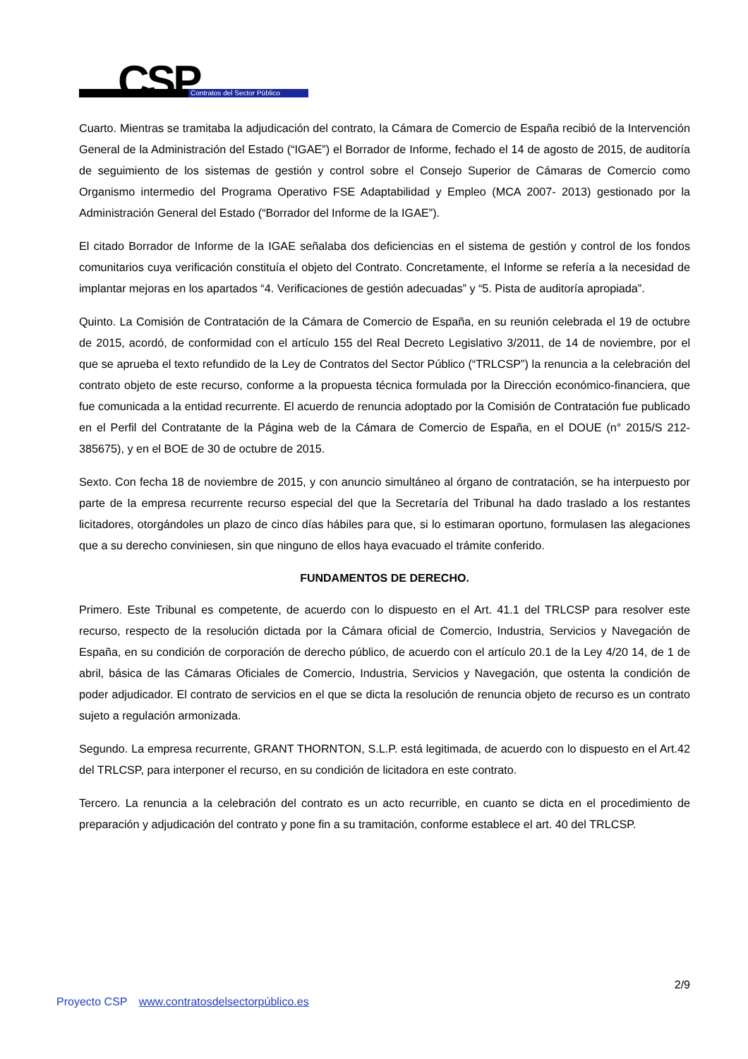CSP Contratos del Sector Público
Cuarto. Mientras se tramitaba la adjudicación del contrato, la Cámara de Comercio de España recibió de la Intervención General de la Administración del Estado (“IGAE”) el Borrador de Informe, fechado el 14 de agosto de 2015, de auditoría de seguimiento de los sistemas de gestión y control sobre el Consejo Superior de Cámaras de Comercio como Organismo intermedio del Programa Operativo FSE Adaptabilidad y Empleo (MCA 2007- 2013) gestionado por la Administración General del Estado (“Borrador del Informe de la IGAE”).
El citado Borrador de Informe de la IGAE señalaba dos deficiencias en el sistema de gestión y control de los fondos comunitarios cuya verificación constituía el objeto del Contrato. Concretamente, el Informe se refería a la necesidad de implantar mejoras en los apartados “4. Verificaciones de gestión adecuadas” y “5. Pista de auditoría apropiada”.
Quinto. La Comisión de Contratación de la Cámara de Comercio de España, en su reunión celebrada el 19 de octubre de 2015, acordó, de conformidad con el artículo 155 del Real Decreto Legislativo 3/2011, de 14 de noviembre, por el que se aprueba el texto refundido de la Ley de Contratos del Sector Público (“TRLCSP”) la renuncia a la celebración del contrato objeto de este recurso, conforme a la propuesta técnica formulada por la Dirección económico-financiera, que fue comunicada a la entidad recurrente. El acuerdo de renuncia adoptado por la Comisión de Contratación fue publicado en el Perfil del Contratante de la Página web de la Cámara de Comercio de España, en el DOUE (n° 2015/S 212-385675), y en el BOE de 30 de octubre de 2015.
Sexto. Con fecha 18 de noviembre de 2015, y con anuncio simultáneo al órgano de contratación, se ha interpuesto por parte de la empresa recurrente recurso especial del que la Secretaría del Tribunal ha dado traslado a los restantes licitadores, otorgándoles un plazo de cinco días hábiles para que, si lo estimaran oportuno, formulasen las alegaciones que a su derecho conviniesen, sin que ninguno de ellos haya evacuado el trámite conferido.
FUNDAMENTOS DE DERECHO.
Primero. Este Tribunal es competente, de acuerdo con lo dispuesto en el Art. 41.1 del TRLCSP para resolver este recurso, respecto de la resolución dictada por la Cámara oficial de Comercio, Industria, Servicios y Navegación de España, en su condición de corporación de derecho público, de acuerdo con el artículo 20.1 de la Ley 4/20 14, de 1 de abril, básica de las Cámaras Oficiales de Comercio, Industria, Servicios y Navegación, que ostenta la condición de poder adjudicador. El contrato de servicios en el que se dicta la resolución de renuncia objeto de recurso es un contrato sujeto a regulación armonizada.
Segundo. La empresa recurrente, GRANT THORNTON, S.L.P. está legitimada, de acuerdo con lo dispuesto en el Art.42 del TRLCSP, para interponer el recurso, en su condición de licitadora en este contrato.
Tercero. La renuncia a la celebración del contrato es un acto recurrible, en cuanto se dicta en el procedimiento de preparación y adjudicación del contrato y pone fin a su tramitación, conforme establece el art. 40 del TRLCSP.
2/9
Proyecto CSP www.contratosdelsectorpúblico.es